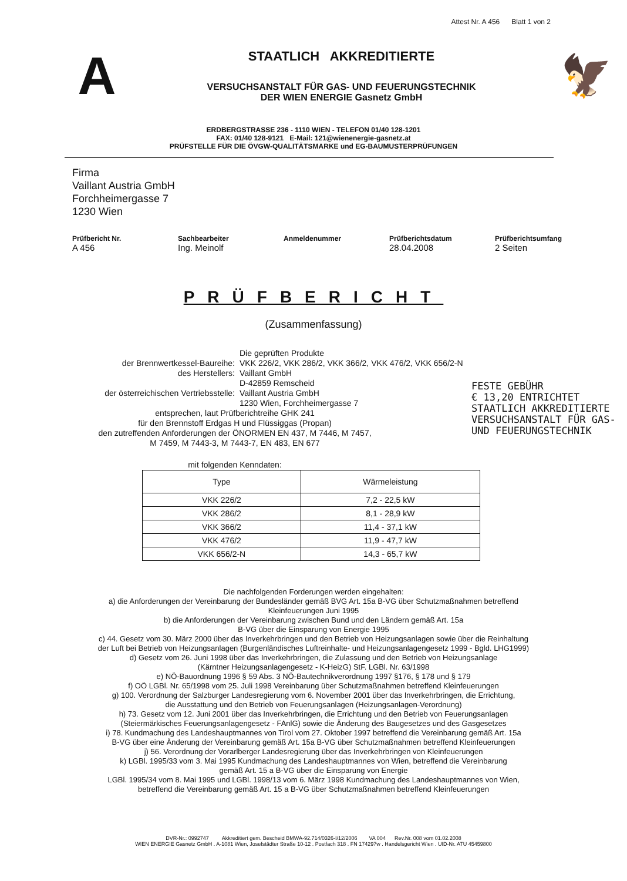Attest Nr. A 456 Blatt 1 von 2
A
STAATLICH AKKREDITIERTE
VERSUCHSANSTALT FÜR GAS- UND FEUERUNGSTECHNIK
DER WIEN ENERGIE Gasnetz GmbH
🦅
ERDBERGSTRASSE 236 - 1110 WIEN - TELEFON 01/40 128-1201
FAX: 01/40 128-9121 E-Mail: 121@wienenergie-gasnetz.at
PRÜFSTELLE FÜR DIE ÖVGW-QUALITÄTSMARKE und EG-BAUMUSTERPRÜFUNGEN
Firma
Vaillant Austria GmbH
Forchheimergasse 7
1230 Wien
Prüfbericht Nr.
A 456
Sachbearbeiter
Ing. Meinolf
Anmeldenummer Prüfberichtsdatum
28.04.2008
Prüfberichtsumfang
2 Seiten
PRÜFBERICHT
(Zusammenfassung)
FESTE GEBÜHR
€ 13,20 ENTRICHTET
STAATLICH AKKREDITIERTE
VERSUCHSANSTALT FÜR GAS-
UND FEUERUNGSTECHNIK
Die geprüften Produkte
der Brennwertkessel-Baureihe:
VKK 226/2, VKK 286/2, VKK 366/2, VKK 476/2, VKK 656/2-N
des Herstellers:
Vaillant GmbH
D-42859 Remscheid
der österreichischen Vertriebsstelle:
Vaillant Austria GmbH
1230 Wien, Forchheimergasse 7
entsprechen, laut Prüfberichtreihe GHK 241
für den Brennstoff Erdgas H und Flüssiggas (Propan)
den zutreffenden Anforderungen der ÖNORMEN EN 437, M 7446, M 7457,
M 7459, M 7443-3, M 7443-7, EN 483, EN 677
mit folgenden Kenndaten:
| Type | Wärmeleistung |
| --- | --- |
| VKK 226/2 | 7,2 - 22,5 kW |
| VKK 286/2 | 8,1 - 28,9 kW |
| VKK 366/2 | 11,4 - 37,1 kW |
| VKK 476/2 | 11,9 - 47,7 kW |
| VKK 656/2-N | 14,3 - 65,7 kW |
Die nachfolgenden Forderungen werden eingehalten:
a) die Anforderungen der Vereinbarung der Bundesländer gemäß BVG Art. 15a B-VG über Schutzmaßnahmen betreffend
Kleinfeuerungen Juni 1995
b) die Anforderungen der Vereinbarung zwischen Bund und den Ländern gemäß Art. 15a
B-VG über die Einsparung von Energie 1995
c) 44. Gesetz vom 30. März 2000 über das Inverkehrbringen und den Betrieb von Heizungsanlagen sowie über die Reinhaltung
der Luft bei Betrieb von Heizungsanlagen (Burgenländisches Luftreinhalte- und Heizungsanlagengesetz 1999 - Bgld. LHG1999)
d) Gesetz vom 26. Juni 1998 über das Inverkehrbringen, die Zulassung und den Betrieb von Heizungsanlage
(Kärntner Heizungsanlagengesetz - K-HeizG) StF. LGBl. Nr. 63/1998
e) NÖ-Bauordnung 1996 § 59 Abs. 3 NÖ-Bautechnikverordnung 1997 §176, § 178 und § 179
f) OÖ LGBl. Nr. 65/1998 vom 25. Juli 1998 Vereinbarung über Schutzmaßnahmen betreffend Kleinfeuerungen
g) 100. Verordnung der Salzburger Landesregierung vom 6. November 2001 über das Inverkehrbringen, die Errichtung,
die Ausstattung und den Betrieb von Feuerungsanlagen (Heizungsanlagen-Verordnung)
h) 73. Gesetz vom 12. Juni 2001 über das Inverkehrbringen, die Errichtung und den Betrieb von Feuerungsanlagen
(Steiermärkisches Feuerungsanlagengesetz - FAnlG) sowie die Änderung des Baugesetzes und des Gasgesetzes
i) 78. Kundmachung des Landeshauptmannes von Tirol vom 27. Oktober 1997 betreffend die Vereinbarung gemäß Art. 15a
B-VG über eine Änderung der Vereinbarung gemäß Art. 15a B-VG über Schutzmaßnahmen betreffend Kleinfeuerungen
j) 56. Verordnung der Vorarlberger Landesregierung über das Inverkehrbringen von Kleinfeuerungen
k) LGBl. 1995/33 vom 3. Mai 1995 Kundmachung des Landeshauptmannes von Wien, betreffend die Vereinbarung
gemäß Art. 15 a B-VG über die Einsparung von Energie
LGBl. 1995/34 vom 8. Mai 1995 und LGBl. 1998/13 vom 6. März 1998 Kundmachung des Landeshauptmannes von Wien,
betreffend die Vereinbarung gemäß Art. 15 a B-VG über Schutzmaßnahmen betreffend Kleinfeuerungen
DVR-Nr.: 0992747 Akkreditiert gem. Bescheid BMWA-92.714/0326-I/12/2006 VA 004 Rev.Nr. 008 vom 01.02.2008
WIEN ENERGIE Gasnetz GmbH . A-1081 Wien, Josefstädter Straße 10-12 . Postfach 318 . FN 174297w . Handelsgericht Wien . UID-Nr. ATU 45459800